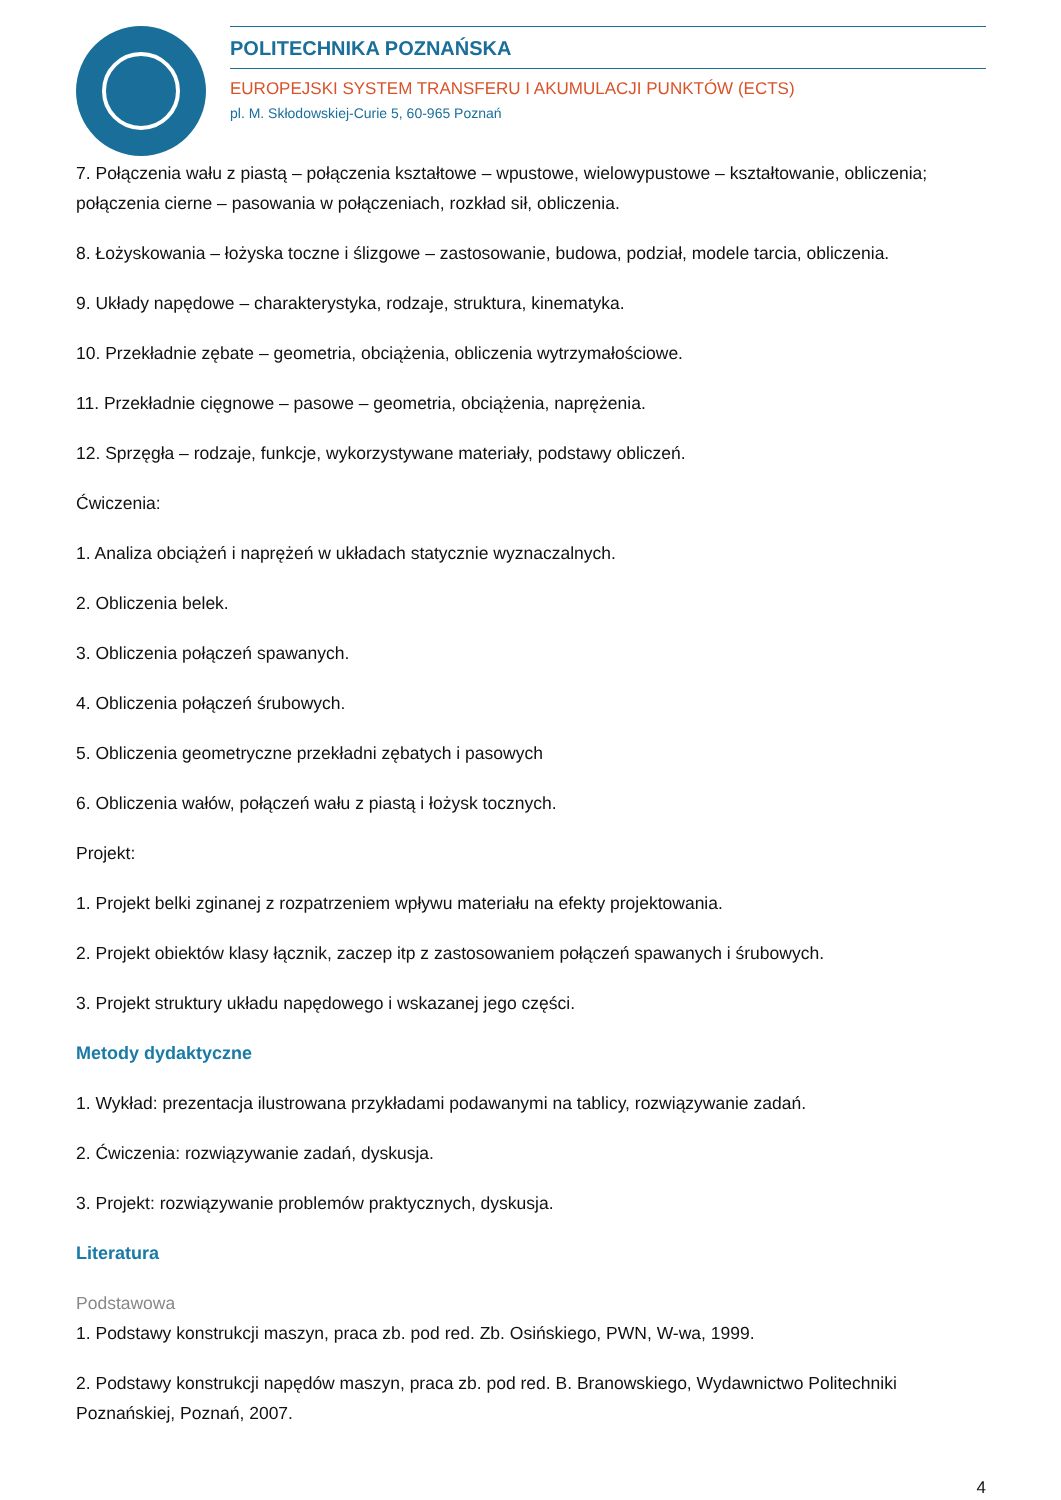POLITECHNIKA POZNAŃSKA
EUROPEJSKI SYSTEM TRANSFERU I AKUMULACJI PUNKTÓW (ECTS)
pl. M. Skłodowskiej-Curie 5, 60-965 Poznań
7. Połączenia wału z piastą – połączenia kształtowe – wpustowe, wielowypustowe – kształtowanie, obliczenia; połączenia cierne – pasowania w połączeniach, rozkład sił, obliczenia.
8. Łożyskowania – łożyska toczne i ślizgowe – zastosowanie, budowa, podział, modele tarcia, obliczenia.
9. Układy napędowe – charakterystyka, rodzaje, struktura, kinematyka.
10. Przekładnie zębate – geometria, obciążenia, obliczenia wytrzymałościowe.
11. Przekładnie cięgnowe – pasowe – geometria, obciążenia, naprężenia.
12. Sprzęgła – rodzaje, funkcje, wykorzystywane materiały, podstawy obliczeń.
Ćwiczenia:
1. Analiza obciążeń i naprężeń w układach statycznie wyznaczalnych.
2. Obliczenia belek.
3. Obliczenia połączeń spawanych.
4. Obliczenia połączeń śrubowych.
5. Obliczenia geometryczne przekładni zębatych i pasowych
6. Obliczenia wałów, połączeń wału z piastą i łożysk tocznych.
Projekt:
1. Projekt belki zginanej z rozpatrzeniem wpływu materiału na efekty projektowania.
2. Projekt obiektów klasy łącznik, zaczep itp z zastosowaniem połączeń spawanych i śrubowych.
3. Projekt struktury układu napędowego i wskazanej jego części.
Metody dydaktyczne
1. Wykład: prezentacja ilustrowana przykładami podawanymi na tablicy, rozwiązywanie zadań.
2. Ćwiczenia: rozwiązywanie zadań, dyskusja.
3. Projekt: rozwiązywanie problemów praktycznych, dyskusja.
Literatura
Podstawowa
1. Podstawy konstrukcji maszyn, praca zb. pod red. Zb. Osińskiego, PWN, W-wa, 1999.
2. Podstawy konstrukcji napędów maszyn, praca zb. pod red. B. Branowskiego, Wydawnictwo Politechniki Poznańskiej, Poznań, 2007.
4